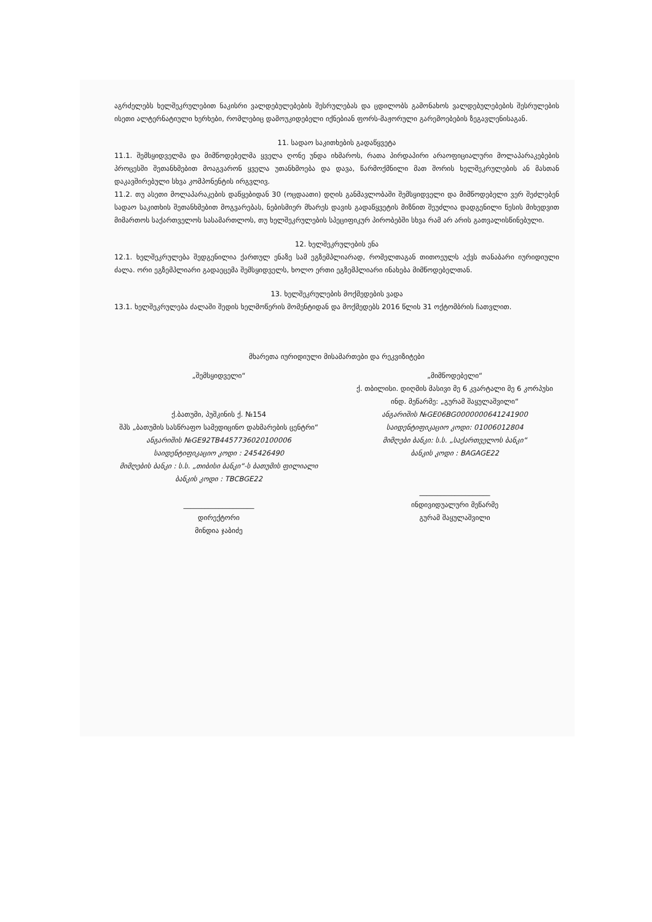აგრძელებს ხელშეკრულებით ნაკისრი ვალდებულებების შესრულებას და ცდილობს გამონახოს ვალდებულებების შესრულების ისეთი ალტერნატიული ხერხები, რომლებიც დამოუკიდებელი იქნებიან ფორს-მაჟორული გარემოებების ზეგავლენისაგან.
11. სადაო საკითხების გადაწყვეტა
11.1. შემსყიდველმა და მიმწოდებელმა ყველა ღონე უნდა იხმაროს, რათა პირდაპირი არაოფიციალური მოლაპარაკებების პროცესში შეთანხმებით მოაგვარონ ყველა უთანხმოება და დავა, წარმოქმნილი მათ შორის ხელშეკრულების ან მასთან დაკავშირებული სხვა კომპონენტის ირგვლივ.
11.2. თუ ასეთი მოლაპარაკების დაწყებიდან 30 (ოცდაათი) დღის განმავლობაში შემსყიდველი და მიმწოდებელი ვერ შეძლებენ სადაო საკითხის შეთანხმებით მოგვარებას, ნებისმიერ მხარეს დავის გადაწყვეტის მიზნით შეუძლია დადგენილი წესის მიხედვით მიმართოს საქართველოს სასამართლოს, თუ ხელშეკრულების სპეციფიკურ პირობებში სხვა რამ არ არის გათვალისწინებული.
12. ხელშეკრულების ენა
12.1. ხელშეკრულება შედგენილია ქართულ ენაზე სამ ეგზემპლიარად, რომელთაგან თითოეულს აქვს თანაბარი იურიდიული ძალა. ორი ეგზემპლიარი გადაეცემა შემსყიდველს, ხოლო ერთი ეგზემპლიარი ინახება მიმწოდებელთან.
13. ხელშეკრულების მოქმედების ვადა
13.1. ხელშეკრულება ძალაში შედის ხელმოწერის მომენტიდან და მოქმედებს 2016 წლის 31 ოქტომბრის ჩათვლით.
მხარეთა იურიდიული მისამართები და რეკვიზიტები
„შემსყიდველი“
ქ.ბათუმი, პუშკინის ქ. №154
შპს „ბათუმის სასწრაფო სამედიცინო დახმარების ცენტრი“
ანგარიშის №GE92TB4457736020100006
საიდენტიფიკაციო კოდი : 245426490
მიმღების ბანკი : ს.ს. „თიბისი ბანკი“-ს ბათუმის ფილიალი
ბანკის კოდი : TBCBGE22
____________________
დირექტორი
მინდია ჯაბიძე
„მიმწოდებელი“
ქ. თბილისი. დიღმის მასივი მე 6 კვარტალი მე 6 კორპუსი
ინდ. მეწარმე: „გურამ შაყულაშვილი“
ანგარიშის №GE06BG0000000641241900
საიდენტიფიკაციო კოდი: 01006012804
მიმღები ბანკი: ს.ს. „საქართველოს ბანკი“
ბანკის კოდი : BAGAGE22
____________________
ინდივიდუალური მეწარმე
გურამ შაყულაშვილი